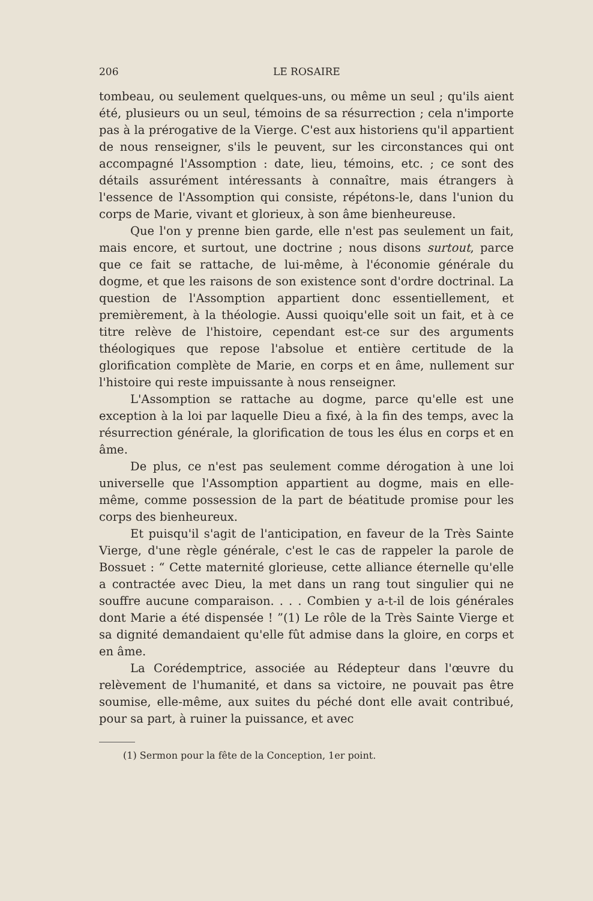206 LE ROSAIRE
tombeau, ou seulement quelques-uns, ou même un seul ; qu'ils aient été, plusieurs ou un seul, témoins de sa résurrection ; cela n'importe pas à la prérogative de la Vierge. C'est aux historiens qu'il appartient de nous renseigner, s'ils le peuvent, sur les circonstances qui ont accompagné l'Assomption : date, lieu, témoins, etc. ; ce sont des détails assurément intéressants à connaître, mais étrangers à l'essence de l'Assomption qui consiste, répétons-le, dans l'union du corps de Marie, vivant et glorieux, à son âme bienheureuse.
Que l'on y prenne bien garde, elle n'est pas seulement un fait, mais encore, et surtout, une doctrine ; nous disons surtout, parce que ce fait se rattache, de lui-même, à l'économie générale du dogme, et que les raisons de son existence sont d'ordre doctrinal. La question de l'Assomption appartient donc essentiellement, et premièrement, à la théologie. Aussi quoiqu'elle soit un fait, et à ce titre relève de l'histoire, cependant est-ce sur des arguments théologiques que repose l'absolue et entière certitude de la glorification complète de Marie, en corps et en âme, nullement sur l'histoire qui reste impuissante à nous renseigner.
L'Assomption se rattache au dogme, parce qu'elle est une exception à la loi par laquelle Dieu a fixé, à la fin des temps, avec la résurrection générale, la glorification de tous les élus en corps et en âme.
De plus, ce n'est pas seulement comme dérogation à une loi universelle que l'Assomption appartient au dogme, mais en elle-même, comme possession de la part de béatitude promise pour les corps des bienheureux.
Et puisqu'il s'agit de l'anticipation, en faveur de la Très Sainte Vierge, d'une règle générale, c'est le cas de rappeler la parole de Bossuet : “ Cette maternité glorieuse, cette alliance éternelle qu'elle a contractée avec Dieu, la met dans un rang tout singulier qui ne souffre aucune comparaison. . . . Combien y a-t-il de lois générales dont Marie a été dispensée ! ”(1) Le rôle de la Très Sainte Vierge et sa dignité demandaient qu'elle fût admise dans la gloire, en corps et en âme.
La Corédemptrice, associée au Rédepteur dans l'œuvre du relèvement de l'humanité, et dans sa victoire, ne pouvait pas être soumise, elle-même, aux suites du péché dont elle avait contribué, pour sa part, à ruiner la puissance, et avec
(1) Sermon pour la fête de la Conception, 1er point.